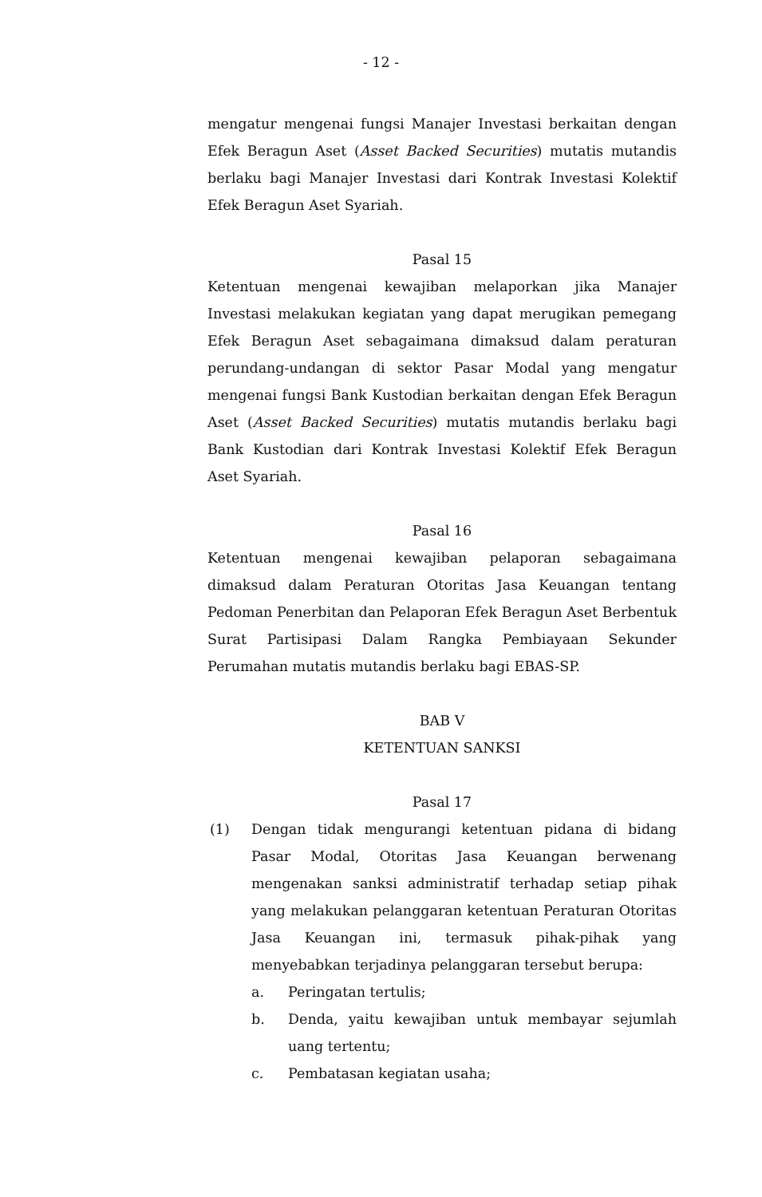- 12 -
mengatur mengenai fungsi Manajer Investasi berkaitan dengan Efek Beragun Aset (Asset Backed Securities) mutatis mutandis berlaku bagi Manajer Investasi dari Kontrak Investasi Kolektif Efek Beragun Aset Syariah.
Pasal 15
Ketentuan mengenai kewajiban melaporkan jika Manajer Investasi melakukan kegiatan yang dapat merugikan pemegang Efek Beragun Aset sebagaimana dimaksud dalam peraturan perundang-undangan di sektor Pasar Modal yang mengatur mengenai fungsi Bank Kustodian berkaitan dengan Efek Beragun Aset (Asset Backed Securities) mutatis mutandis berlaku bagi Bank Kustodian dari Kontrak Investasi Kolektif Efek Beragun Aset Syariah.
Pasal 16
Ketentuan mengenai kewajiban pelaporan sebagaimana dimaksud dalam Peraturan Otoritas Jasa Keuangan tentang Pedoman Penerbitan dan Pelaporan Efek Beragun Aset Berbentuk Surat Partisipasi Dalam Rangka Pembiayaan Sekunder Perumahan mutatis mutandis berlaku bagi EBAS-SP.
BAB V
KETENTUAN SANKSI
Pasal 17
(1) Dengan tidak mengurangi ketentuan pidana di bidang Pasar Modal, Otoritas Jasa Keuangan berwenang mengenakan sanksi administratif terhadap setiap pihak yang melakukan pelanggaran ketentuan Peraturan Otoritas Jasa Keuangan ini, termasuk pihak-pihak yang menyebabkan terjadinya pelanggaran tersebut berupa:
a. Peringatan tertulis;
b. Denda, yaitu kewajiban untuk membayar sejumlah uang tertentu;
c. Pembatasan kegiatan usaha;